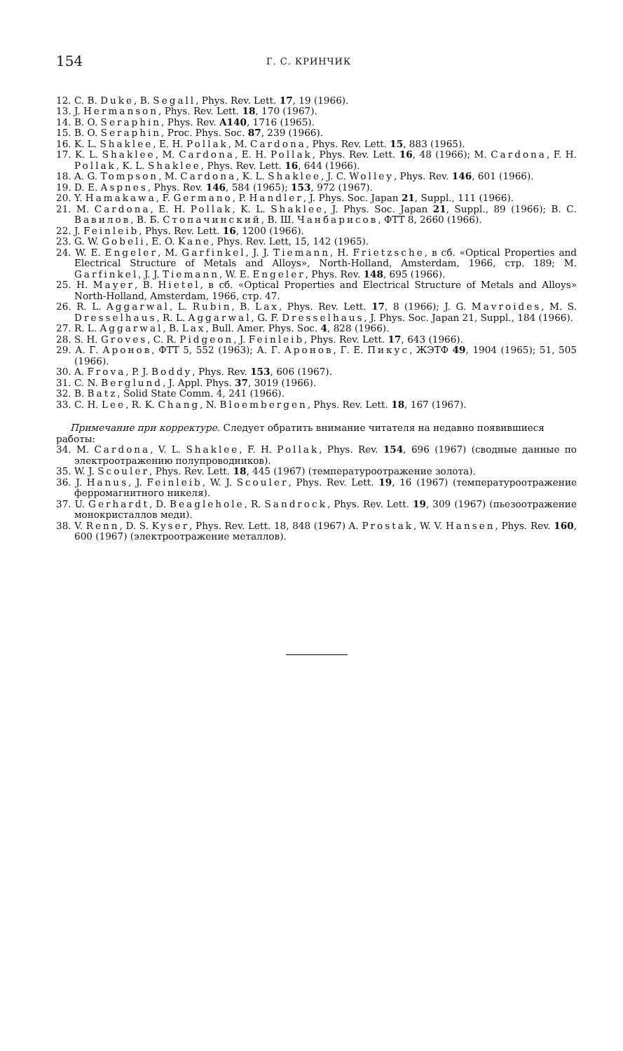154 Г. С. КРИНЧИК
12. C. B. Duke, B. Segall, Phys. Rev. Lett. 17, 19 (1966).
13. J. Hermanson, Phys. Rev. Lett. 18, 170 (1967).
14. B. O. Seraphin, Phys. Rev. A140, 1716 (1965).
15. B. O. Seraphin, Proc. Phys. Soc. 87, 239 (1966).
16. K. L. Shaklee, E. H. Pollak, M. Cardona, Phys. Rev. Lett. 15, 883 (1965).
17. K. L. Shaklee, M. Cardona, E. H. Pollak, Phys. Rev. Lett. 16, 48 (1966); M. Cardona, F. H. Pollak, K. L. Shaklee, Phys. Rev. Lett. 16, 644 (1966).
18. A. G. Tompson, M. Cardona, K. L. Shaklee, J. C. Wolley, Phys. Rev. 146, 601 (1966).
19. D. E. Aspnes, Phys. Rev. 146, 584 (1965); 153, 972 (1967).
20. Y. Hamakawa, F. Germano, P. Handler, J. Phys. Soc. Japan 21, Suppl., 111 (1966).
21. M. Cardona, E. H. Pollak, K. L. Shaklee, J. Phys. Soc. Japan 21, Suppl., 89 (1966); В. С. Вавилов, В. Б. Стопачинский, В. Ш. Чанбарисов, ФТТ 8, 2660 (1966).
22. J. Feinleib, Phys. Rev. Lett. 16, 1200 (1966).
23. G. W. Gobeli, E. O. Kane, Phys. Rev. Lett, 15, 142 (1965).
24. W. E. Engeler, M. Garfinkel, J. J. Tiemann, H. Frietzsche, в сб. «Optical Properties and Electrical Structure of Metals and Alloys», North-Holland, Amsterdam, 1966, стр. 189; M. Garfinkel, J. J. Tiemann, W. E. Engeler, Phys. Rev. 148, 695 (1966).
25. H. Mayer, B. Hietel, в сб. «Optical Properties and Electrical Structure of Metals and Alloys» North-Holland, Amsterdam, 1966, стр. 47.
26. R. L. Aggarwal, L. Rubin, B. Lax, Phys. Rev. Lett. 17, 8 (1966); J. G. Mavroides, M. S. Dresselhaus, R. L. Aggarwal, G. F. Dresselhaus, J. Phys. Soc. Japan 21, Suppl., 184 (1966).
27. R. L. Aggarwal, B. Lax, Bull. Amer. Phys. Soc. 4, 828 (1966).
28. S. H. Groves, C. R. Pidgeon, J. Feinleib, Phys. Rev. Lett. 17, 643 (1966).
29. А. Г. Аронов, ФТТ 5, 552 (1963); А. Г. Аронов, Г. Е. Пикус, ЖЭТФ 49, 1904 (1965); 51, 505 (1966).
30. A. Frova, P. J. Boddy, Phys. Rev. 153, 606 (1967).
31. C. N. Berglund, J. Appl. Phys. 37, 3019 (1966).
32. B. Batz, Solid State Comm. 4, 241 (1966).
33. C. H. Lee, R. K. Chang, N. Bloembergen, Phys. Rev. Lett. 18, 167 (1967).
Примечание при корректуре. Следует обратить внимание читателя на недавно появившиеся работы:
34. M. Cardona, V. L. Shaklee, F. H. Pollak, Phys. Rev. 154, 696 (1967) (сводные данные по электроотражению полупроводников).
35. W. J. Scouler, Phys. Rev. Lett. 18, 445 (1967) (температуроотражение золота).
36. J. Hanus, J. Feinleib, W. J. Scouler, Phys. Rev. Lett. 19, 16 (1967) (температуроотражение ферромагнитного никеля).
37. U. Gerhardt, D. Beaglehole, R. Sandrock, Phys. Rev. Lett. 19, 309 (1967) (пьезоотражение монокристаллов меди).
38. V. Renn, D. S. Kyser, Phys. Rev. Lett. 18, 848 (1967) A. Prostak, W. V. Hansen, Phys. Rev. 160, 600 (1967) (электроотражение металлов).